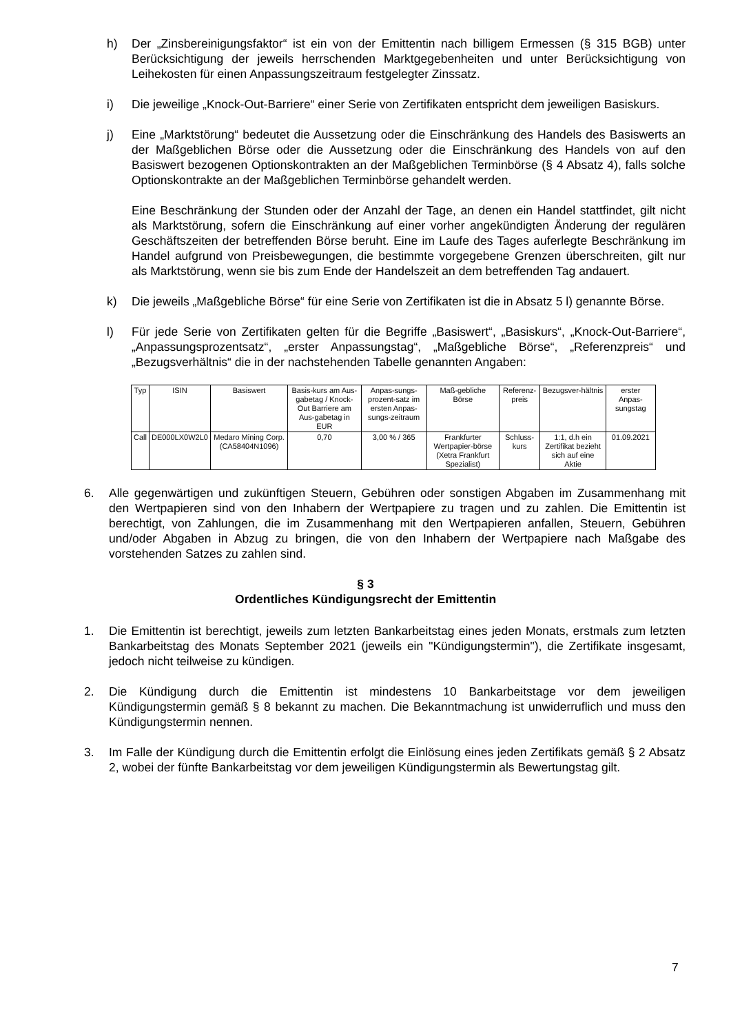h) Der „Zinsbereinigungsfaktor“ ist ein von der Emittentin nach billigem Ermessen (§ 315 BGB) unter Berücksichtigung der jeweils herrschenden Marktgegebenheiten und unter Berücksichtigung von Leihekosten für einen Anpassungszeitraum festgelegter Zinssatz.
i) Die jeweilige „Knock-Out-Barriere“ einer Serie von Zertifikaten entspricht dem jeweiligen Basiskurs.
j) Eine „Marktstörung“ bedeutet die Aussetzung oder die Einschränkung des Handels des Basiswerts an der Maßgeblichen Börse oder die Aussetzung oder die Einschränkung des Handels von auf den Basiswert bezogenen Optionskontrakten an der Maßgeblichen Terminbörse (§ 4 Absatz 4), falls solche Optionskontrakte an der Maßgeblichen Terminbörse gehandelt werden.
Eine Beschränkung der Stunden oder der Anzahl der Tage, an denen ein Handel stattfindet, gilt nicht als Marktstörung, sofern die Einschränkung auf einer vorher angekündigten Änderung der regulären Geschäftszeiten der betreffenden Börse beruht. Eine im Laufe des Tages auferlegte Beschränkung im Handel aufgrund von Preisbewegungen, die bestimmte vorgegebene Grenzen überschreiten, gilt nur als Marktstörung, wenn sie bis zum Ende der Handelszeit an dem betreffenden Tag andauert.
k) Die jeweils „Maßgebliche Börse“ für eine Serie von Zertifikaten ist die in Absatz 5 l) genannte Börse.
l) Für jede Serie von Zertifikaten gelten für die Begriffe „Basiswert“, „Basiskurs“, „Knock-Out-Barriere“, „Anpassungsprozentsatz“, „erster Anpassungstag“, „Maßgebliche Börse“, „Referenzpreis“ und „Bezugsverhältnis“ die in der nachstehenden Tabelle genannten Angaben:
| Typ | ISIN | Basiswert | Basis-kurs am Aus-gabetag / Knock-Out Barriere am Aus-gabetag in EUR | Anpas-sungs-prozent-satz im ersten Anpas-sungs-zeitraum | Maß-gebliche Börse | Referenz-preis | Bezugsver-hältnis | erster Anpas-sungstag |
| Call | DE000LX0W2L0 | Medaro Mining Corp. (CA58404N1096) | 0,70 | 3,00 % / 365 | Frankfurter Wertpapier-börse (Xetra Frankfurt Spezialist) | Schluss-kurs | 1:1, d.h ein Zertifikat bezieht sich auf eine Aktie | 01.09.2021 |
6. Alle gegenwärtigen und zukünftigen Steuern, Gebühren oder sonstigen Abgaben im Zusammenhang mit den Wertpapieren sind von den Inhabern der Wertpapiere zu tragen und zu zahlen. Die Emittentin ist berechtigt, von Zahlungen, die im Zusammenhang mit den Wertpapieren anfallen, Steuern, Gebühren und/oder Abgaben in Abzug zu bringen, die von den Inhabern der Wertpapiere nach Maßgabe des vorstehenden Satzes zu zahlen sind.
§ 3
Ordentliches Kündigungsrecht der Emittentin
1. Die Emittentin ist berechtigt, jeweils zum letzten Bankarbeitstag eines jeden Monats, erstmals zum letzten Bankarbeitstag des Monats September 2021 (jeweils ein "Kündigungstermin"), die Zertifikate insgesamt, jedoch nicht teilweise zu kündigen.
2. Die Kündigung durch die Emittentin ist mindestens 10 Bankarbeitstage vor dem jeweiligen Kündigungstermin gemäß § 8 bekannt zu machen. Die Bekanntmachung ist unwiderruflich und muss den Kündigungstermin nennen.
3. Im Falle der Kündigung durch die Emittentin erfolgt die Einlösung eines jeden Zertifikats gemäß § 2 Absatz 2, wobei der fünfte Bankarbeitstag vor dem jeweiligen Kündigungstermin als Bewertungstag gilt.
7